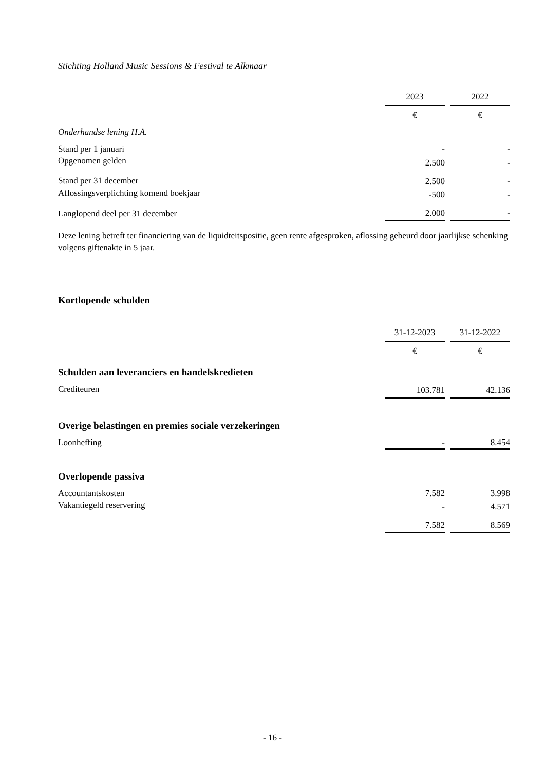Stichting Holland Music Sessions & Festival te Alkmaar
| | 2023 | | 2022 |
| | € | | € |
| Onderhandse lening H.A. | | | |
| Stand per 1 januari | - | | - |
| Opgenomen gelden | 2.500 | | - |
| Stand per 31 december | 2.500 | | - |
| Aflossingsverplichting komend boekjaar | -500 | | - |
| Langlopend deel per 31 december | 2.000 | | - |
Deze lening betreft ter financiering van de liquidteitspositie, geen rente afgesproken, aflossing gebeurd door jaarlijkse schenking volgens giftenakte in 5 jaar.
Kortlopende schulden
| | 31-12-2023 | | 31-12-2022 |
| | € | | € |
| Schulden aan leveranciers en handelskredieten | | | |
| Crediteuren | 103.781 | | 42.136 |
| Overige belastingen en premies sociale verzekeringen | | | |
| Loonheffing | - | | 8.454 |
| Overlopende passiva | | | |
| Accountantskosten | 7.582 | | 3.998 |
| Vakantiegeld reservering | - | | 4.571 |
| | 7.582 | | 8.569 |
- 16 -